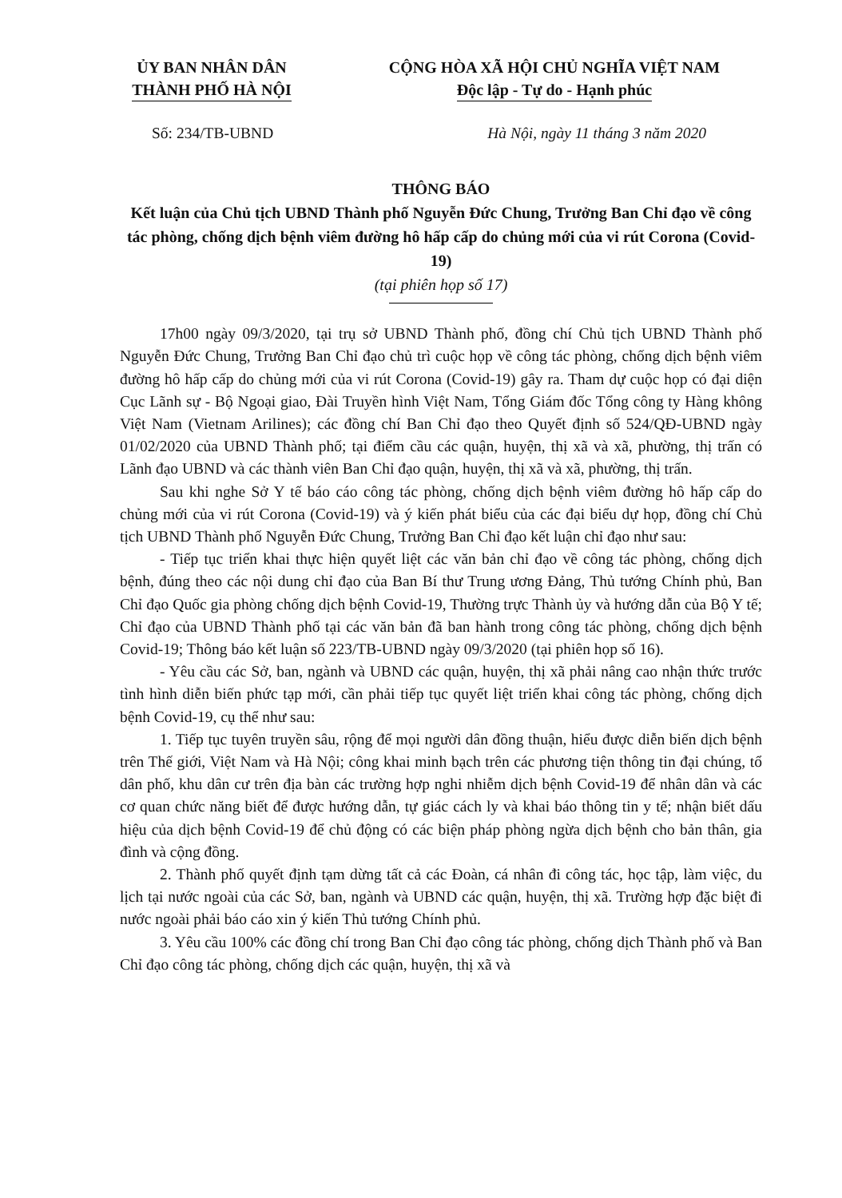ỦY BAN NHÂN DÂN
THÀNH PHỐ HÀ NỘI
CỘNG HÒA XÃ HỘI CHỦ NGHĨA VIỆT NAM
Độc lập - Tự do - Hạnh phúc
Số: 234/TB-UBND Hà Nội, ngày 11 tháng 3 năm 2020
THÔNG BÁO
Kết luận của Chủ tịch UBND Thành phố Nguyễn Đức Chung, Trưởng Ban Chỉ đạo về công tác phòng, chống dịch bệnh viêm đường hô hấp cấp do chủng mới của vi rút Corona (Covid-19)
(tại phiên họp số 17)
17h00 ngày 09/3/2020, tại trụ sở UBND Thành phố, đồng chí Chủ tịch UBND Thành phố Nguyễn Đức Chung, Trưởng Ban Chỉ đạo chủ trì cuộc họp về công tác phòng, chống dịch bệnh viêm đường hô hấp cấp do chủng mới của vi rút Corona (Covid-19) gây ra. Tham dự cuộc họp có đại diện Cục Lãnh sự - Bộ Ngoại giao, Đài Truyền hình Việt Nam, Tổng Giám đốc Tổng công ty Hàng không Việt Nam (Vietnam Arilines); các đồng chí Ban Chỉ đạo theo Quyết định số 524/QĐ-UBND ngày 01/02/2020 của UBND Thành phố; tại điểm cầu các quận, huyện, thị xã và xã, phường, thị trấn có Lãnh đạo UBND và các thành viên Ban Chỉ đạo quận, huyện, thị xã và xã, phường, thị trấn.
Sau khi nghe Sở Y tế báo cáo công tác phòng, chống dịch bệnh viêm đường hô hấp cấp do chủng mới của vi rút Corona (Covid-19) và ý kiến phát biểu của các đại biểu dự họp, đồng chí Chủ tịch UBND Thành phố Nguyễn Đức Chung, Trưởng Ban Chỉ đạo kết luận chỉ đạo như sau:
- Tiếp tục triển khai thực hiện quyết liệt các văn bản chỉ đạo về công tác phòng, chống dịch bệnh, đúng theo các nội dung chỉ đạo của Ban Bí thư Trung ương Đảng, Thủ tướng Chính phủ, Ban Chỉ đạo Quốc gia phòng chống dịch bệnh Covid-19, Thường trực Thành ủy và hướng dẫn của Bộ Y tế; Chỉ đạo của UBND Thành phố tại các văn bản đã ban hành trong công tác phòng, chống dịch bệnh Covid-19; Thông báo kết luận số 223/TB-UBND ngày 09/3/2020 (tại phiên họp số 16).
- Yêu cầu các Sở, ban, ngành và UBND các quận, huyện, thị xã phải nâng cao nhận thức trước tình hình diễn biến phức tạp mới, cần phải tiếp tục quyết liệt triển khai công tác phòng, chống dịch bệnh Covid-19, cụ thể như sau:
1. Tiếp tục tuyên truyền sâu, rộng để mọi người dân đồng thuận, hiểu được diễn biến dịch bệnh trên Thế giới, Việt Nam và Hà Nội; công khai minh bạch trên các phương tiện thông tin đại chúng, tổ dân phố, khu dân cư trên địa bàn các trường hợp nghi nhiễm dịch bệnh Covid-19 để nhân dân và các cơ quan chức năng biết để được hướng dẫn, tự giác cách ly và khai báo thông tin y tế; nhận biết dấu hiệu của dịch bệnh Covid-19 để chủ động có các biện pháp phòng ngừa dịch bệnh cho bản thân, gia đình và cộng đồng.
2. Thành phố quyết định tạm dừng tất cả các Đoàn, cá nhân đi công tác, học tập, làm việc, du lịch tại nước ngoài của các Sở, ban, ngành và UBND các quận, huyện, thị xã. Trường hợp đặc biệt đi nước ngoài phải báo cáo xin ý kiến Thủ tướng Chính phủ.
3. Yêu cầu 100% các đồng chí trong Ban Chỉ đạo công tác phòng, chống dịch Thành phố và Ban Chỉ đạo công tác phòng, chống dịch các quận, huyện, thị xã và